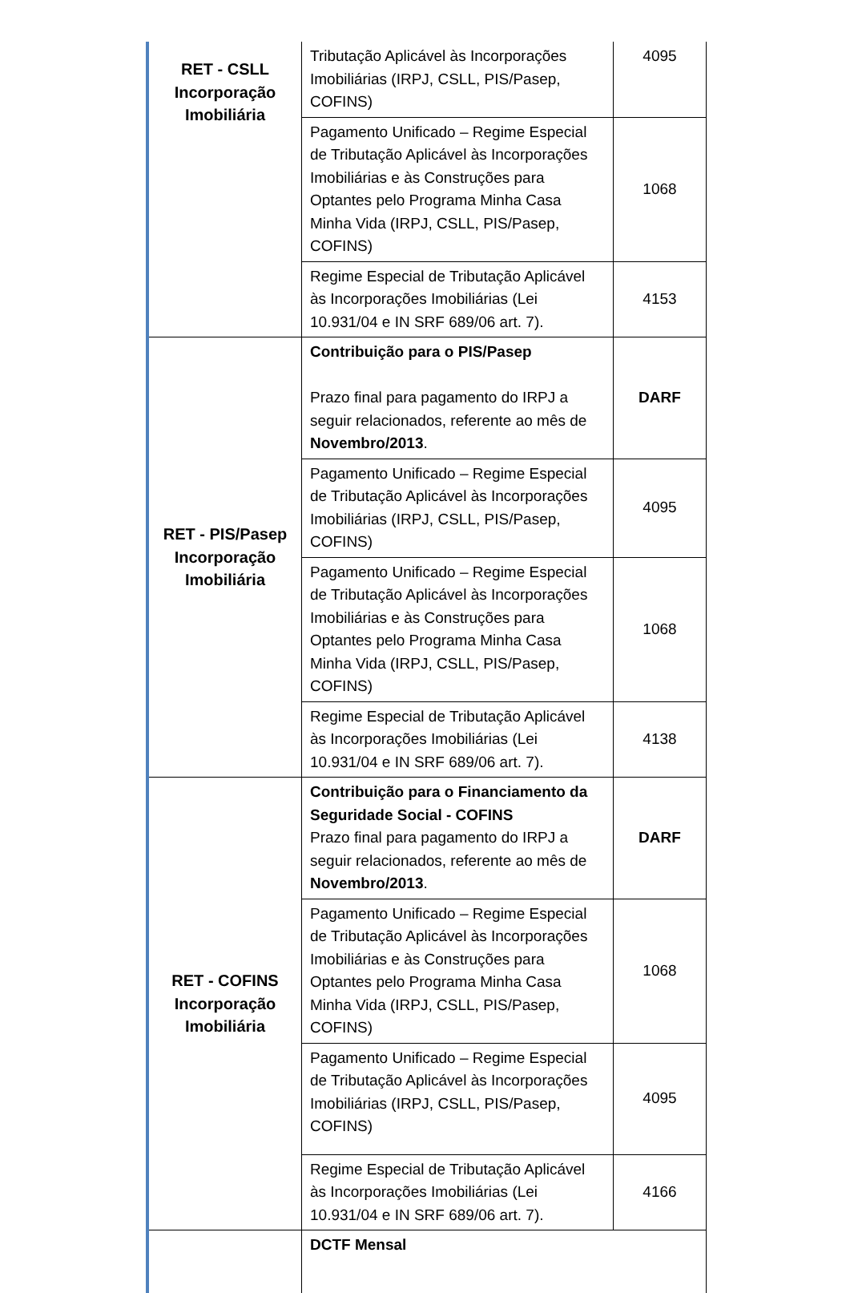| RET - CSLL Incorporação Imobiliária | Tributação Aplicável às Incorporações Imobiliárias (IRPJ, CSLL, PIS/Pasep, COFINS) | 4095 |
| | Pagamento Unificado – Regime Especial de Tributação Aplicável às Incorporações Imobiliárias e às Construções para Optantes pelo Programa Minha Casa Minha Vida (IRPJ, CSLL, PIS/Pasep, COFINS) | 1068 |
| | Regime Especial de Tributação Aplicável às Incorporações Imobiliárias (Lei 10.931/04 e IN SRF 689/06 art. 7). | 4153 |
| RET - PIS/Pasep Incorporação Imobiliária | Contribuição para o PIS/Pasep Prazo final para pagamento do IRPJ a seguir relacionados, referente ao mês de Novembro/2013 . | DARF |
| | Pagamento Unificado – Regime Especial de Tributação Aplicável às Incorporações Imobiliárias (IRPJ, CSLL, PIS/Pasep, COFINS) | 4095 |
| | Pagamento Unificado – Regime Especial de Tributação Aplicável às Incorporações Imobiliárias e às Construções para Optantes pelo Programa Minha Casa Minha Vida (IRPJ, CSLL, PIS/Pasep, COFINS) | 1068 |
| | Regime Especial de Tributação Aplicável às Incorporações Imobiliárias (Lei 10.931/04 e IN SRF 689/06 art. 7). | 4138 |
| RET - COFINS Incorporação Imobiliária | Contribuição para o Financiamento da Seguridade Social - COFINS Prazo final para pagamento do IRPJ a seguir relacionados, referente ao mês de Novembro/2013 . | DARF |
| | Pagamento Unificado – Regime Especial de Tributação Aplicável às Incorporações Imobiliárias e às Construções para Optantes pelo Programa Minha Casa Minha Vida (IRPJ, CSLL, PIS/Pasep, COFINS) | 1068 |
| | Pagamento Unificado – Regime Especial de Tributação Aplicável às Incorporações Imobiliárias (IRPJ, CSLL, PIS/Pasep, COFINS) | 4095 |
| | Regime Especial de Tributação Aplicável às Incorporações Imobiliárias (Lei 10.931/04 e IN SRF 689/06 art. 7). | 4166 |
| | DCTF Mensal | |